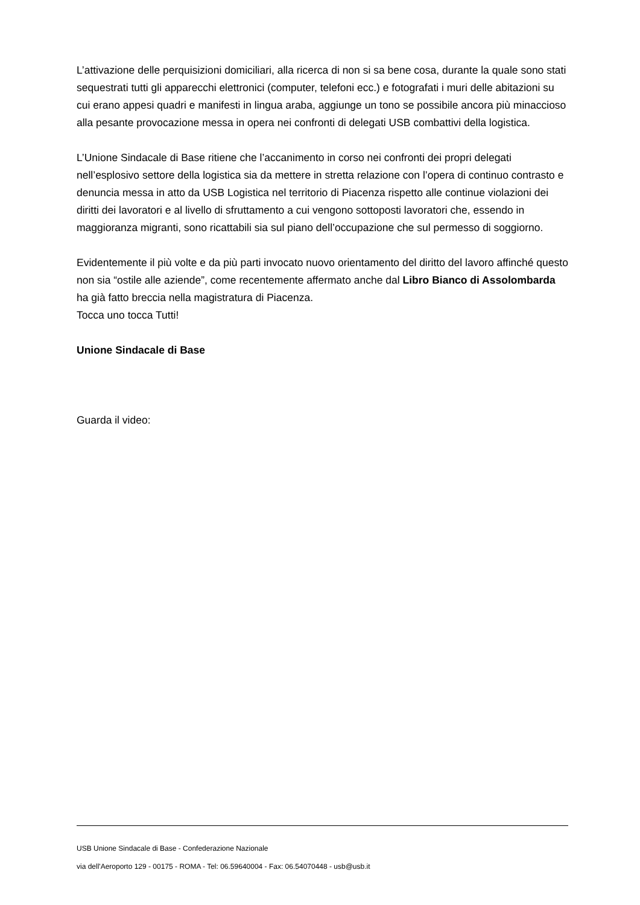L’attivazione delle perquisizioni domiciliari, alla ricerca di non si sa bene cosa, durante la quale sono stati sequestrati tutti gli apparecchi elettronici (computer, telefoni ecc.) e fotografati i muri delle abitazioni su cui erano appesi quadri e manifesti in lingua araba, aggiunge un tono se possibile ancora più minaccioso alla pesante provocazione messa in opera nei confronti di delegati USB combattivi della logistica.
L’Unione Sindacale di Base ritiene che l’accanimento in corso nei confronti dei propri delegati nell’esplosivo settore della logistica sia da mettere in stretta relazione con l’opera di continuo contrasto e denuncia messa in atto da USB Logistica nel territorio di Piacenza rispetto alle continue violazioni dei diritti dei lavoratori e al livello di sfruttamento a cui vengono sottoposti lavoratori che, essendo in maggioranza migranti, sono ricattabili sia sul piano dell’occupazione che sul permesso di soggiorno.
Evidentemente il più volte e da più parti invocato nuovo orientamento del diritto del lavoro affinché questo non sia “ostile alle aziende”, come recentemente affermato anche dal Libro Bianco di Assolombarda ha già fatto breccia nella magistratura di Piacenza.
Tocca uno tocca Tutti!
Unione Sindacale di Base
Guarda il video:
USB Unione Sindacale di Base - Confederazione Nazionale
via dell'Aeroporto 129 - 00175 - ROMA - Tel: 06.59640004 - Fax: 06.54070448 - usb@usb.it